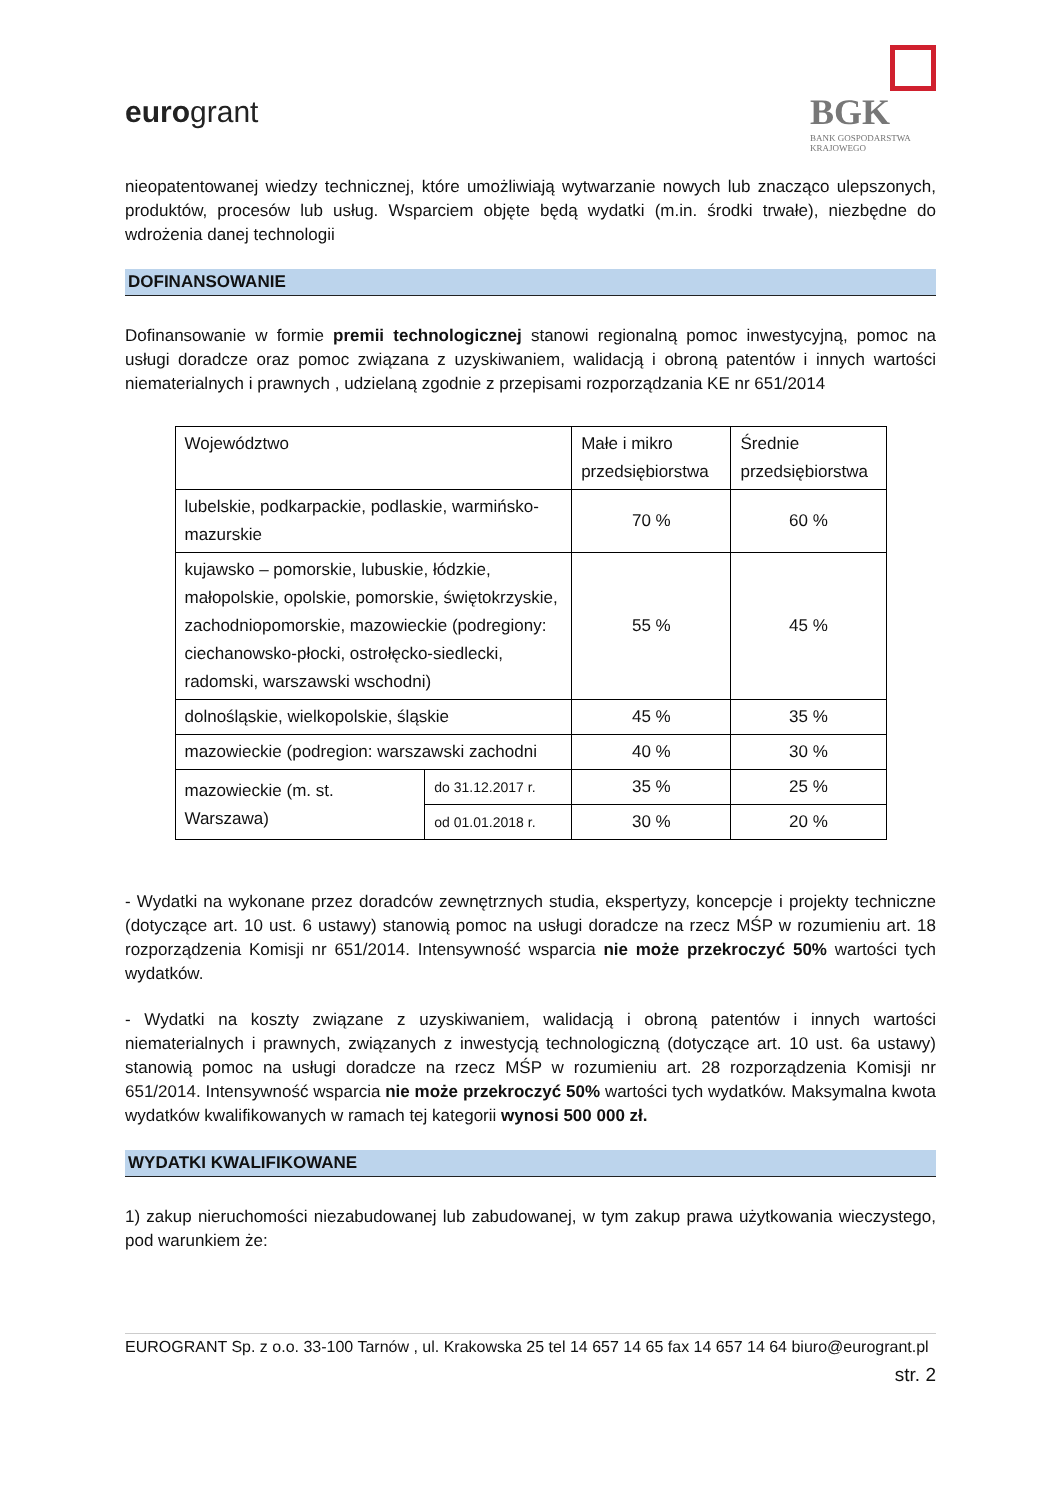eurogrant
BGK
BANK GOSPODARSTWA
KRAJOWEGO
nieopatentowanej wiedzy technicznej, które umożliwiają wytwarzanie nowych lub znacząco ulepszonych, produktów, procesów lub usług. Wsparciem objęte będą wydatki (m.in. środki trwałe), niezbędne do wdrożenia danej technologii
DOFINANSOWANIE
Dofinansowanie w formie premii technologicznej stanowi regionalną pomoc inwestycyjną, pomoc na usługi doradcze oraz pomoc związana z uzyskiwaniem, walidacją i obroną patentów i innych wartości niematerialnych i prawnych , udzielaną zgodnie z przepisami rozporządzania KE nr 651/2014
| Województwo | | Małe i mikro przedsiębiorstwa | Średnie przedsiębiorstwa |
| lubelskie, podkarpackie, podlaskie, warmińsko-mazurskie | | 70 % | 60 % |
| kujawsko – pomorskie, lubuskie, łódzkie, małopolskie, opolskie, pomorskie, świętokrzyskie, zachodniopomorskie, mazowieckie (podregiony: ciechanowsko-płocki, ostrołęcko-siedlecki, radomski, warszawski wschodni) | | 55 % | 45 % |
| dolnośląskie, wielkopolskie, śląskie | | 45 % | 35 % |
| mazowieckie (podregion: warszawski zachodni | | 40 % | 30 % |
| mazowieckie (m. st. Warszawa) | do 31.12.2017 r. | 35 % | 25 % |
| | od 01.01.2018 r. | 30 % | 20 % |
- Wydatki na wykonane przez doradców zewnętrznych studia, ekspertyzy, koncepcje i projekty techniczne (dotyczące art. 10 ust. 6 ustawy) stanowią pomoc na usługi doradcze na rzecz MŚP w rozumieniu art. 18 rozporządzenia Komisji nr 651/2014. Intensywność wsparcia nie może przekroczyć 50% wartości tych wydatków.
- Wydatki na koszty związane z uzyskiwaniem, walidacją i obroną patentów i innych wartości niematerialnych i prawnych, związanych z inwestycją technologiczną (dotyczące art. 10 ust. 6a ustawy) stanowią pomoc na usługi doradcze na rzecz MŚP w rozumieniu art. 28 rozporządzenia Komisji nr 651/2014. Intensywność wsparcia nie może przekroczyć 50% wartości tych wydatków. Maksymalna kwota wydatków kwalifikowanych w ramach tej kategorii wynosi 500 000 zł.
WYDATKI KWALIFIKOWANE
1) zakup nieruchomości niezabudowanej lub zabudowanej, w tym zakup prawa użytkowania wieczystego, pod warunkiem że:
EUROGRANT Sp. z o.o. 33-100 Tarnów , ul. Krakowska 25 tel 14 657 14 65 fax 14 657 14 64 biuro@eurogrant.pl
str. 2